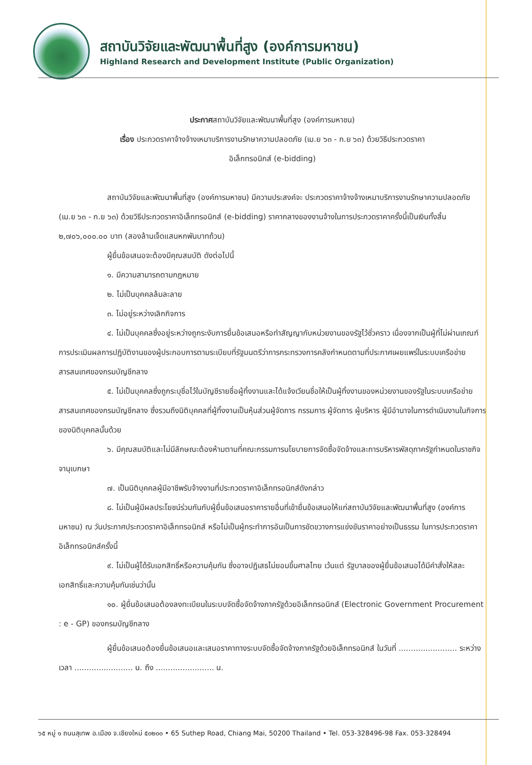สถาบันวิจัยและพัฒนาพื้นที่สูง (องค์การมหาชน)
Highland Research and Development Institute (Public Organization)
ประกาศสถาบันวิจัยและพัฒนาพื้นที่สูง (องค์การมหาชน)
เรื่อง ประกวดราคาจ้างจ้างเหมาบริการงานรักษาความปลอดภัย (เม.ย ๖๓ - ก.ย ๖๓) ด้วยวิธีประกวดราคา
อิเล็กทรอนิกส์ (e-bidding)
สถาบันวิจัยและพัฒนาพื้นที่สูง (องค์การมหาชน) มีความประสงค์จะ ประกวดราคาจ้างจ้างเหมาบริการงานรักษาความปลอดภัย (เม.ย ๖๓ - ก.ย ๖๓) ด้วยวิธีประกวดราคาอิเล็กทรอนิกส์ (e-bidding) ราคากลางของงานจ้างในการประกวดราคาครั้งนี้เป็นเงินทั้งสิ้น ๒,๗๐๖,๐๐๐.๐๐ บาท (สองล้านเจ็ดแสนหกพันบาทถ้วน)
ผู้ยื่นข้อเสนอจะต้องมีคุณสมบัติ ดังต่อไปนี้
๑. มีความสามารถตามกฎหมาย
๒. ไม่เป็นบุคคลล้มละลาย
๓. ไม่อยู่ระหว่างเลิกกิจการ
๔. ไม่เป็นบุคคลซึ่งอยู่ระหว่างถูกระงับการยื่นข้อเสนอหรือทำสัญญากับหน่วยงานของรัฐไว้ชั่วคราว เนื่องจากเป็นผู้ที่ไม่ผ่านเกณฑ์การประเมินผลการปฏิบัติงานของผู้ประกอบการตามระเบียบที่รัฐมนตรีว่าการกระทรวงการคลังกำหนดตามที่ประกาศเผยแพร่ในระบบเครือข่ายสารสนเทศของกรมบัญชีกลาง
๕. ไม่เป็นบุคคลซึ่งถูกระบุชื่อไว้ในบัญชีรายชื่อผู้ทิ้งงานและได้แจ้งเวียนชื่อให้เป็นผู้ทิ้งงานของหน่วยงานของรัฐในระบบเครือข่ายสารสนเทศของกรมบัญชีกลาง ซึ่งรวมถึงนิติบุคคลที่ผู้ทิ้งงานเป็นหุ้นส่วนผู้จัดการ กรรมการ ผู้จัดการ ผู้บริหาร ผู้มีอำนาจในการดำเนินงานในกิจการของนิติบุคคลนั้นด้วย
๖. มีคุณสมบัติและไม่มีลักษณะต้องห้ามตามที่คณะกรรมการนโยบายการจัดซื้อจัดจ้างและการบริหารพัสดุภาครัฐกำหนดในราชกิจจานุเบกษา
๗. เป็นนิติบุคคลผู้มีอาชีพรับจ้างงานที่ประกวดราคาอิเล็กทรอนิกส์ดังกล่าว
๘. ไม่เป็นผู้มีผลประโยชน์ร่วมกันกับผู้ยื่นข้อเสนอราคารายอื่นที่เข้ายื่นข้อเสนอให้แก่สถาบันวิจัยและพัฒนาพื้นที่สูง (องค์การมหาชน) ณ วันประกาศประกวดราคาอิเล็กทรอนิกส์ หรือไม่เป็นผู้กระทำการอันเป็นการขัดขวางการแข่งขันราคาอย่างเป็นธรรม ในการประกวดราคาอิเล็กทรอนิกส์ครั้งนี้
๙. ไม่เป็นผู้ได้รับเอกสิทธิ์หรือความคุ้มกัน ซึ่งอาจปฏิเสธไม่ยอมขึ้นศาลไทย เว้นแต่ รัฐบาลของผู้ยื่นข้อเสนอได้มีคำสั่งให้สละเอกสิทธิ์และความคุ้มกันเช่นว่านั้น
๑๐. ผู้ยื่นข้อเสนอต้องลงทะเบียนในระบบจัดซื้อจัดจ้างภาครัฐด้วยอิเล็กทรอนิกส์ (Electronic Government Procurement : e - GP) ของกรมบัญชีกลาง
ผู้ยื่นข้อเสนอต้องยื่นข้อเสนอและเสนอราคาทางระบบจัดซื้อจัดจ้างภาครัฐด้วยอิเล็กทรอนิกส์ ในวันที่ ........................ ระหว่างเวลา ........................ น. ถึง ........................ น.
๖๕ หมู่ ๑ ถนนสุเทพ อ.เมือง จ.เชียงใหม่ ๕๐๒๐๐ • 65 Suthep Road, Chiang Mai, 50200 Thailand • Tel. 053-328496-98 Fax. 053-328494